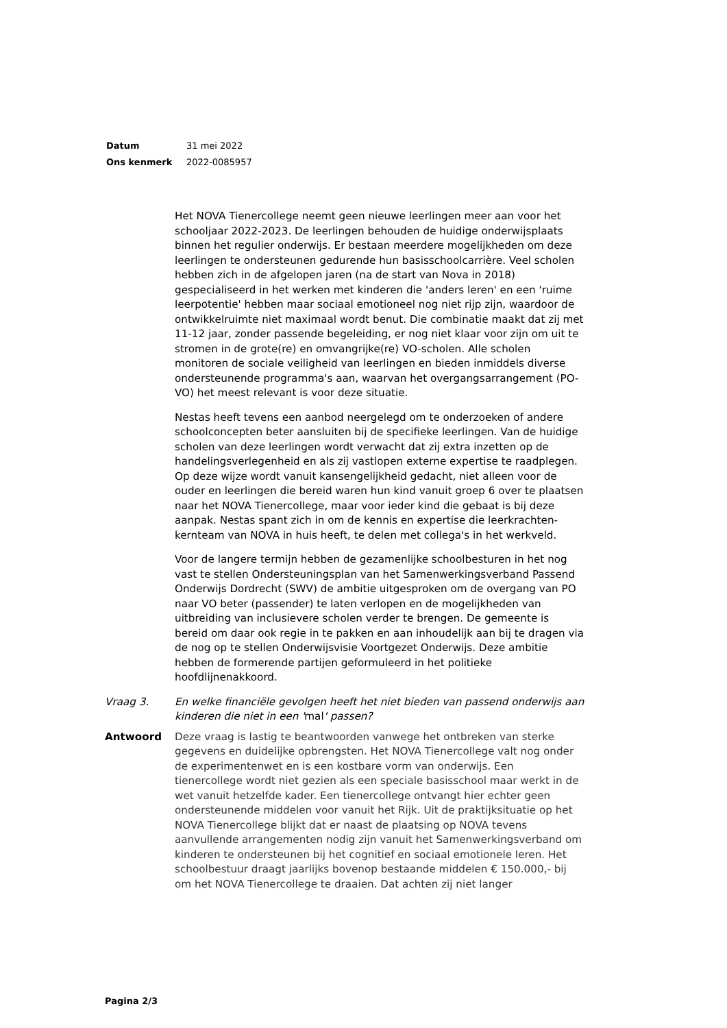| Datum | 31 mei 2022 |
| Ons kenmerk | 2022-0085957 |
Het NOVA Tienercollege neemt geen nieuwe leerlingen meer aan voor het schooljaar 2022-2023. De leerlingen behouden de huidige onderwijsplaats binnen het regulier onderwijs. Er bestaan meerdere mogelijkheden om deze leerlingen te ondersteunen gedurende hun basisschoolcarrière. Veel scholen hebben zich in de afgelopen jaren (na de start van Nova in 2018) gespecialiseerd in het werken met kinderen die 'anders leren' en een 'ruime leerpotentie' hebben maar sociaal emotioneel nog niet rijp zijn, waardoor de ontwikkelruimte niet maximaal wordt benut. Die combinatie maakt dat zij met 11-12 jaar, zonder passende begeleiding, er nog niet klaar voor zijn om uit te stromen in de grote(re) en omvangrijke(re) VO-scholen. Alle scholen monitoren de sociale veiligheid van leerlingen en bieden inmiddels diverse ondersteunende programma's aan, waarvan het overgangsarrangement (PO-VO) het meest relevant is voor deze situatie.
Nestas heeft tevens een aanbod neergelegd om te onderzoeken of andere schoolconcepten beter aansluiten bij de specifieke leerlingen. Van de huidige scholen van deze leerlingen wordt verwacht dat zij extra inzetten op de handelingsverlegenheid en als zij vastlopen externe expertise te raadplegen. Op deze wijze wordt vanuit kansengelijkheid gedacht, niet alleen voor de ouder en leerlingen die bereid waren hun kind vanuit groep 6 over te plaatsen naar het NOVA Tienercollege, maar voor ieder kind die gebaat is bij deze aanpak. Nestas spant zich in om de kennis en expertise die leerkrachten-kernteam van NOVA in huis heeft, te delen met collega's in het werkveld.
Voor de langere termijn hebben de gezamenlijke schoolbesturen in het nog vast te stellen Ondersteuningsplan van het Samenwerkingsverband Passend Onderwijs Dordrecht (SWV) de ambitie uitgesproken om de overgang van PO naar VO beter (passender) te laten verlopen en de mogelijkheden van uitbreiding van inclusievere scholen verder te brengen. De gemeente is bereid om daar ook regie in te pakken en aan inhoudelijk aan bij te dragen via de nog op te stellen Onderwijsvisie Voortgezet Onderwijs. Deze ambitie hebben de formerende partijen geformuleerd in het politieke hoofdlijnenakkoord.
Vraag 3. En welke financiële gevolgen heeft het niet bieden van passend onderwijs aan kinderen die niet in een 'mal' passen?
Antwoord Deze vraag is lastig te beantwoorden vanwege het ontbreken van sterke gegevens en duidelijke opbrengsten. Het NOVA Tienercollege valt nog onder de experimentenwet en is een kostbare vorm van onderwijs. Een tienercollege wordt niet gezien als een speciale basisschool maar werkt in de wet vanuit hetzelfde kader. Een tienercollege ontvangt hier echter geen ondersteunende middelen voor vanuit het Rijk. Uit de praktijksituatie op het NOVA Tienercollege blijkt dat er naast de plaatsing op NOVA tevens aanvullende arrangementen nodig zijn vanuit het Samenwerkingsverband om kinderen te ondersteunen bij het cognitief en sociaal emotionele leren. Het schoolbestuur draagt jaarlijks bovenop bestaande middelen € 150.000,- bij om het NOVA Tienercollege te draaien. Dat achten zij niet langer
Pagina 2/3